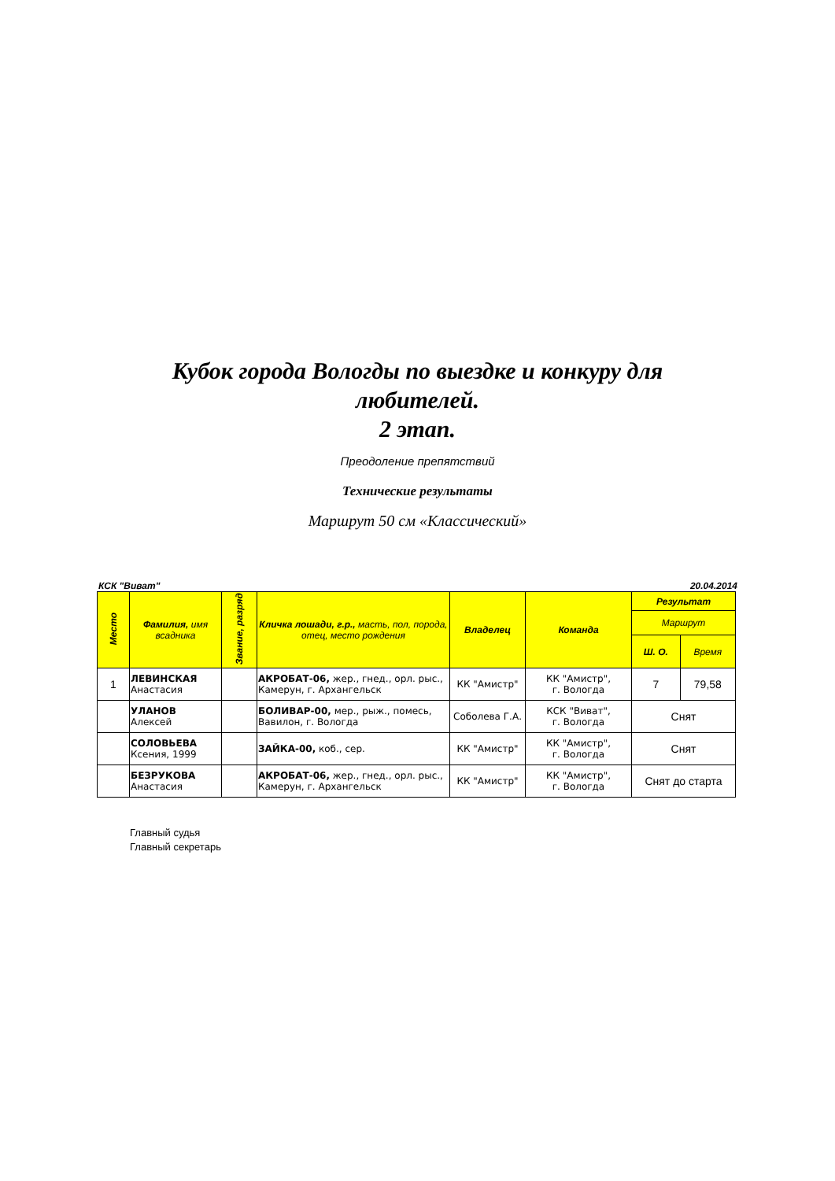Кубок города Вологды по выездке и конкуру для
любителей.
2 этап.
Преодоление препятствий
Технические результаты
Маршрут 50 см «Классический»
КСК "Виват" 20.04.2014
| Место | Фамилия, имя всадника | Звание, разряд | Кличка лошади, г.р., масть, пол, порода, отец, место рождения | Владелец | Команда | Результат | |
| --- | --- | --- | --- | --- | --- | --- | --- |
| | | | | | | Маршрут | |
| | | | | | | Ш. О. | Время |
| 1 | ЛЕВИНСКАЯ Анастасия | | АКРОБАТ-06, жер., гнед., орл. рыс., Камерун, г. Архангельск | КК "Амистр" | КК "Амистр", г. Вологда | 7 | 79,58 |
| | УЛАНОВ Алексей | | БОЛИВАР-00, мер., рыж., помесь, Вавилон, г. Вологда | Соболева Г.А. | КСК "Виват", г. Вологда | Снят | |
| | СОЛОВЬЕВА Ксения, 1999 | | ЗАЙКА-00, коб., сер. | КК "Амистр" | КК "Амистр", г. Вологда | Снят | |
| | БЕЗРУКОВА Анастасия | | АКРОБАТ-06, жер., гнед., орл. рыс., Камерун, г. Архангельск | КК "Амистр" | КК "Амистр", г. Вологда | Снят до старта | |
Главный судья
Главный секретарь